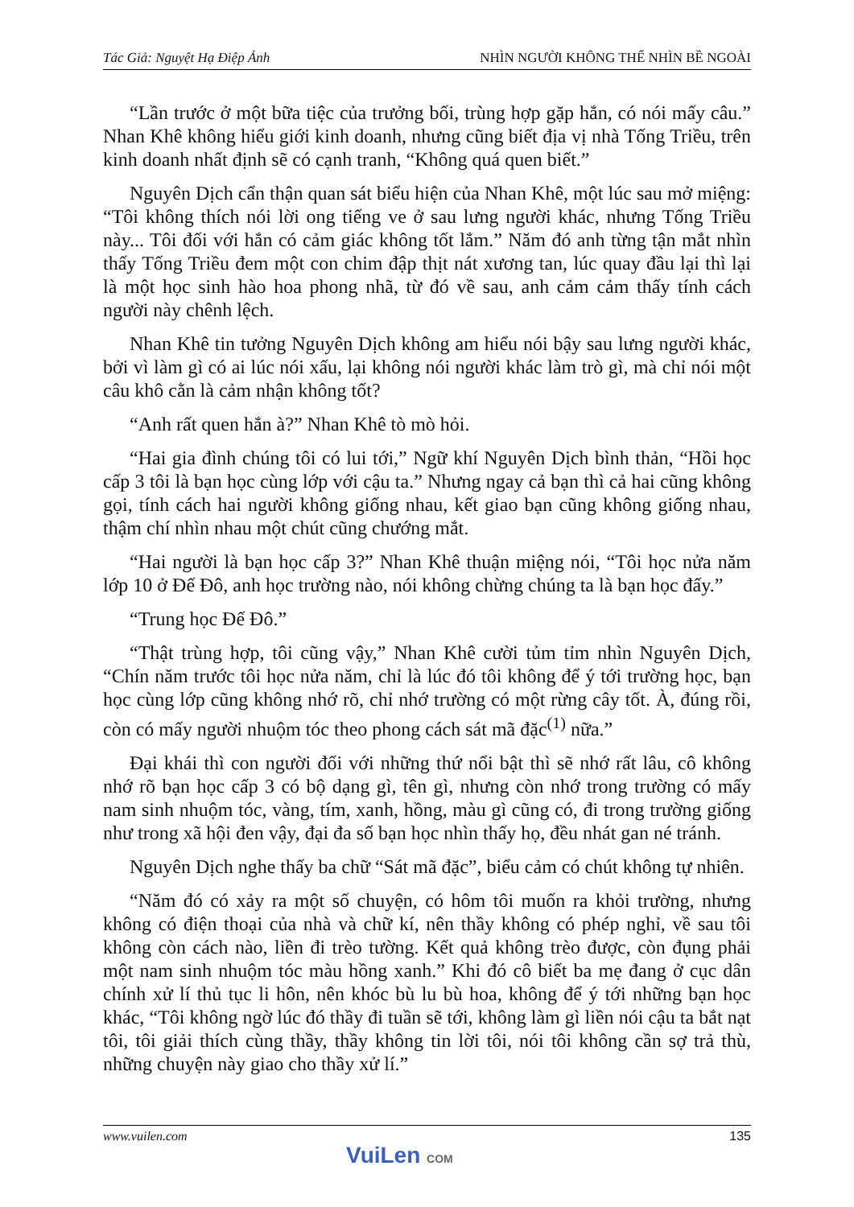Tác Giả: Nguyệt Hạ Điệp Ảnh NHÌN NGƯỜI KHÔNG THỂ NHÌN BỀ NGOÀI
“Lần trước ở một bữa tiệc của trưởng bối, trùng hợp gặp hắn, có nói mấy câu.” Nhan Khê không hiểu giới kinh doanh, nhưng cũng biết địa vị nhà Tống Triều, trên kinh doanh nhất định sẽ có cạnh tranh, “Không quá quen biết.”
Nguyên Dịch cẩn thận quan sát biểu hiện của Nhan Khê, một lúc sau mở miệng: “Tôi không thích nói lời ong tiếng ve ở sau lưng người khác, nhưng Tống Triều này... Tôi đối với hắn có cảm giác không tốt lắm.” Năm đó anh từng tận mắt nhìn thấy Tống Triều đem một con chim đập thịt nát xương tan, lúc quay đầu lại thì lại là một học sinh hào hoa phong nhã, từ đó về sau, anh cảm cảm thấy tính cách người này chênh lệch.
Nhan Khê tin tưởng Nguyên Dịch không am hiểu nói bậy sau lưng người khác, bởi vì làm gì có ai lúc nói xấu, lại không nói người khác làm trò gì, mà chỉ nói một câu khô cằn là cảm nhận không tốt?
“Anh rất quen hắn à?” Nhan Khê tò mò hỏi.
“Hai gia đình chúng tôi có lui tới,” Ngữ khí Nguyên Dịch bình thản, “Hồi học cấp 3 tôi là bạn học cùng lớp với cậu ta.” Nhưng ngay cả bạn thì cả hai cũng không gọi, tính cách hai người không giống nhau, kết giao bạn cũng không giống nhau, thậm chí nhìn nhau một chút cũng chướng mắt.
“Hai người là bạn học cấp 3?” Nhan Khê thuận miệng nói, “Tôi học nửa năm lớp 10 ở Đế Đô, anh học trường nào, nói không chừng chúng ta là bạn học đấy.”
“Trung học Đế Đô.”
“Thật trùng hợp, tôi cũng vậy,” Nhan Khê cười tủm tỉm nhìn Nguyên Dịch, “Chín năm trước tôi học nửa năm, chỉ là lúc đó tôi không để ý tới trường học, bạn học cùng lớp cũng không nhớ rõ, chỉ nhớ trường có một rừng cây tốt. À, đúng rồi, còn có mấy người nhuộm tóc theo phong cách sát mã đặc<sup>(1)</sup> nữa.”
Đại khái thì con người đối với những thứ nổi bật thì sẽ nhớ rất lâu, cô không nhớ rõ bạn học cấp 3 có bộ dạng gì, tên gì, nhưng còn nhớ trong trường có mấy nam sinh nhuộm tóc, vàng, tím, xanh, hồng, màu gì cũng có, đi trong trường giống như trong xã hội đen vậy, đại đa số bạn học nhìn thấy họ, đều nhát gan né tránh.
Nguyên Dịch nghe thấy ba chữ “Sát mã đặc”, biểu cảm có chút không tự nhiên.
“Năm đó có xảy ra một số chuyện, có hôm tôi muốn ra khỏi trường, nhưng không có điện thoại của nhà và chữ kí, nên thầy không có phép nghỉ, về sau tôi không còn cách nào, liền đi trèo tường. Kết quả không trèo được, còn đụng phải một nam sinh nhuộm tóc màu hồng xanh.” Khi đó cô biết ba mẹ đang ở cục dân chính xử lí thủ tục li hôn, nên khóc bù lu bù hoa, không để ý tới những bạn học khác, “Tôi không ngờ lúc đó thầy đi tuần sẽ tới, không làm gì liền nói cậu ta bắt nạt tôi, tôi giải thích cùng thầy, thầy không tin lời tôi, nói tôi không cần sợ trả thù, những chuyện này giao cho thầy xử lí.”
www.vuilen.com 135
VuiLen COM